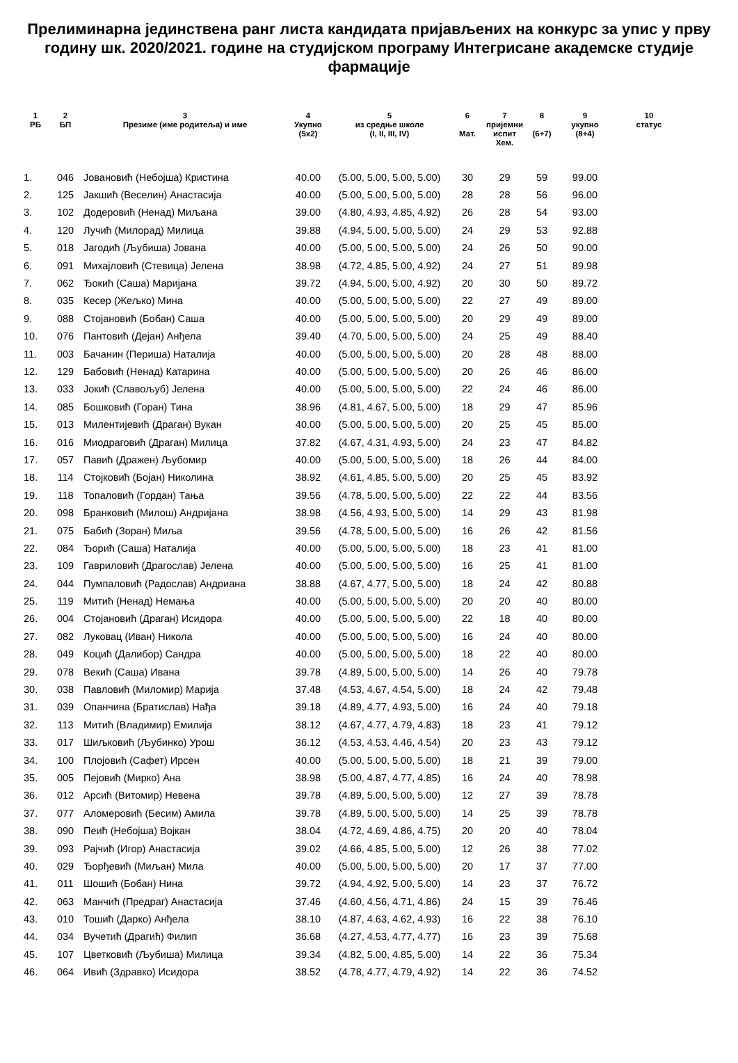Прелиминарна јединствена ранг листа кандидата пријављених на конкурс за упис у прву годину шк. 2020/2021. године на студијском програму Интегрисане академске студије фармације
| 1 РБ | 2 БП | 3 Презиме (име родитеља) и име | 4 Укупно (5x2) | 5 из средње школе (I, II, III, IV) | 6 Мат. | 7 пријемни испит Хем. | 8 (6+7) | 9 укупно (8+4) | 10 статус |
| --- | --- | --- | --- | --- | --- | --- | --- | --- | --- |
| 1. | 046 | Јовановић (Небојша) Кристина | 40.00 | (5.00, 5.00, 5.00, 5.00) | 30 | 29 | 59 | 99.00 | |
| 2. | 125 | Јакшић (Веселин) Анастасија | 40.00 | (5.00, 5.00, 5.00, 5.00) | 28 | 28 | 56 | 96.00 | |
| 3. | 102 | Додеровић (Ненад) Миљана | 39.00 | (4.80, 4.93, 4.85, 4.92) | 26 | 28 | 54 | 93.00 | |
| 4. | 120 | Лучић (Милорад) Милица | 39.88 | (4.94, 5.00, 5.00, 5.00) | 24 | 29 | 53 | 92.88 | |
| 5. | 018 | Јагодић (Љубиша) Јована | 40.00 | (5.00, 5.00, 5.00, 5.00) | 24 | 26 | 50 | 90.00 | |
| 6. | 091 | Михајловић (Стевица) Јелена | 38.98 | (4.72, 4.85, 5.00, 4.92) | 24 | 27 | 51 | 89.98 | |
| 7. | 062 | Ђокић (Саша) Маријана | 39.72 | (4.94, 5.00, 5.00, 4.92) | 20 | 30 | 50 | 89.72 | |
| 8. | 035 | Кесер (Жељко) Мина | 40.00 | (5.00, 5.00, 5.00, 5.00) | 22 | 27 | 49 | 89.00 | |
| 9. | 088 | Стојановић (Бобан) Саша | 40.00 | (5.00, 5.00, 5.00, 5.00) | 20 | 29 | 49 | 89.00 | |
| 10. | 076 | Пантовић (Дејан) Анђела | 39.40 | (4.70, 5.00, 5.00, 5.00) | 24 | 25 | 49 | 88.40 | |
| 11. | 003 | Бачанин (Периша) Наталија | 40.00 | (5.00, 5.00, 5.00, 5.00) | 20 | 28 | 48 | 88.00 | |
| 12. | 129 | Бабовић (Ненад) Катарина | 40.00 | (5.00, 5.00, 5.00, 5.00) | 20 | 26 | 46 | 86.00 | |
| 13. | 033 | Јокић (Славољуб) Јелена | 40.00 | (5.00, 5.00, 5.00, 5.00) | 22 | 24 | 46 | 86.00 | |
| 14. | 085 | Бошковић (Горан) Тина | 38.96 | (4.81, 4.67, 5.00, 5.00) | 18 | 29 | 47 | 85.96 | |
| 15. | 013 | Милентијевић (Драган) Вукан | 40.00 | (5.00, 5.00, 5.00, 5.00) | 20 | 25 | 45 | 85.00 | |
| 16. | 016 | Миодраговић (Драган) Милица | 37.82 | (4.67, 4.31, 4.93, 5.00) | 24 | 23 | 47 | 84.82 | |
| 17. | 057 | Павић (Дражен) Љубомир | 40.00 | (5.00, 5.00, 5.00, 5.00) | 18 | 26 | 44 | 84.00 | |
| 18. | 114 | Стојковић (Бојан) Николина | 38.92 | (4.61, 4.85, 5.00, 5.00) | 20 | 25 | 45 | 83.92 | |
| 19. | 118 | Топаловић (Гордан) Тања | 39.56 | (4.78, 5.00, 5.00, 5.00) | 22 | 22 | 44 | 83.56 | |
| 20. | 098 | Бранковић (Милош) Андријана | 38.98 | (4.56, 4.93, 5.00, 5.00) | 14 | 29 | 43 | 81.98 | |
| 21. | 075 | Бабић (Зоран) Миља | 39.56 | (4.78, 5.00, 5.00, 5.00) | 16 | 26 | 42 | 81.56 | |
| 22. | 084 | Ђорић (Саша) Наталија | 40.00 | (5.00, 5.00, 5.00, 5.00) | 18 | 23 | 41 | 81.00 | |
| 23. | 109 | Гавриловић (Драгослав) Јелена | 40.00 | (5.00, 5.00, 5.00, 5.00) | 16 | 25 | 41 | 81.00 | |
| 24. | 044 | Пумпаловић (Радослав) Андриана | 38.88 | (4.67, 4.77, 5.00, 5.00) | 18 | 24 | 42 | 80.88 | |
| 25. | 119 | Митић (Ненад) Немања | 40.00 | (5.00, 5.00, 5.00, 5.00) | 20 | 20 | 40 | 80.00 | |
| 26. | 004 | Стојановић (Драган) Исидора | 40.00 | (5.00, 5.00, 5.00, 5.00) | 22 | 18 | 40 | 80.00 | |
| 27. | 082 | Луковац (Иван) Никола | 40.00 | (5.00, 5.00, 5.00, 5.00) | 16 | 24 | 40 | 80.00 | |
| 28. | 049 | Коцић (Далибор) Сандра | 40.00 | (5.00, 5.00, 5.00, 5.00) | 18 | 22 | 40 | 80.00 | |
| 29. | 078 | Векић (Саша) Ивана | 39.78 | (4.89, 5.00, 5.00, 5.00) | 14 | 26 | 40 | 79.78 | |
| 30. | 038 | Павловић (Миломир) Марија | 37.48 | (4.53, 4.67, 4.54, 5.00) | 18 | 24 | 42 | 79.48 | |
| 31. | 039 | Опанчина (Братислав) Нађа | 39.18 | (4.89, 4.77, 4.93, 5.00) | 16 | 24 | 40 | 79.18 | |
| 32. | 113 | Митић (Владимир) Емилија | 38.12 | (4.67, 4.77, 4.79, 4.83) | 18 | 23 | 41 | 79.12 | |
| 33. | 017 | Шиљковић (Љубинко) Урош | 36.12 | (4.53, 4.53, 4.46, 4.54) | 20 | 23 | 43 | 79.12 | |
| 34. | 100 | Плојовић (Сафет) Ирсен | 40.00 | (5.00, 5.00, 5.00, 5.00) | 18 | 21 | 39 | 79.00 | |
| 35. | 005 | Пејовић (Мирко) Ана | 38.98 | (5.00, 4.87, 4.77, 4.85) | 16 | 24 | 40 | 78.98 | |
| 36. | 012 | Арсић (Витомир) Невена | 39.78 | (4.89, 5.00, 5.00, 5.00) | 12 | 27 | 39 | 78.78 | |
| 37. | 077 | Аломеровић (Бесим) Амила | 39.78 | (4.89, 5.00, 5.00, 5.00) | 14 | 25 | 39 | 78.78 | |
| 38. | 090 | Пеић (Небојша) Војкан | 38.04 | (4.72, 4.69, 4.86, 4.75) | 20 | 20 | 40 | 78.04 | |
| 39. | 093 | Рајчић (Игор) Анастасија | 39.02 | (4.66, 4.85, 5.00, 5.00) | 12 | 26 | 38 | 77.02 | |
| 40. | 029 | Ђорђевић (Миљан) Мила | 40.00 | (5.00, 5.00, 5.00, 5.00) | 20 | 17 | 37 | 77.00 | |
| 41. | 011 | Шошић (Бобан) Нина | 39.72 | (4.94, 4.92, 5.00, 5.00) | 14 | 23 | 37 | 76.72 | |
| 42. | 063 | Манчић (Предраг) Анастасија | 37.46 | (4.60, 4.56, 4.71, 4.86) | 24 | 15 | 39 | 76.46 | |
| 43. | 010 | Тошић (Дарко) Анђела | 38.10 | (4.87, 4.63, 4.62, 4.93) | 16 | 22 | 38 | 76.10 | |
| 44. | 034 | Вучетић (Драгић) Филип | 36.68 | (4.27, 4.53, 4.77, 4.77) | 16 | 23 | 39 | 75.68 | |
| 45. | 107 | Цветковић (Љубиша) Милица | 39.34 | (4.82, 5.00, 4.85, 5.00) | 14 | 22 | 36 | 75.34 | |
| 46. | 064 | Ивић (Здравко) Исидора | 38.52 | (4.78, 4.77, 4.79, 4.92) | 14 | 22 | 36 | 74.52 | |